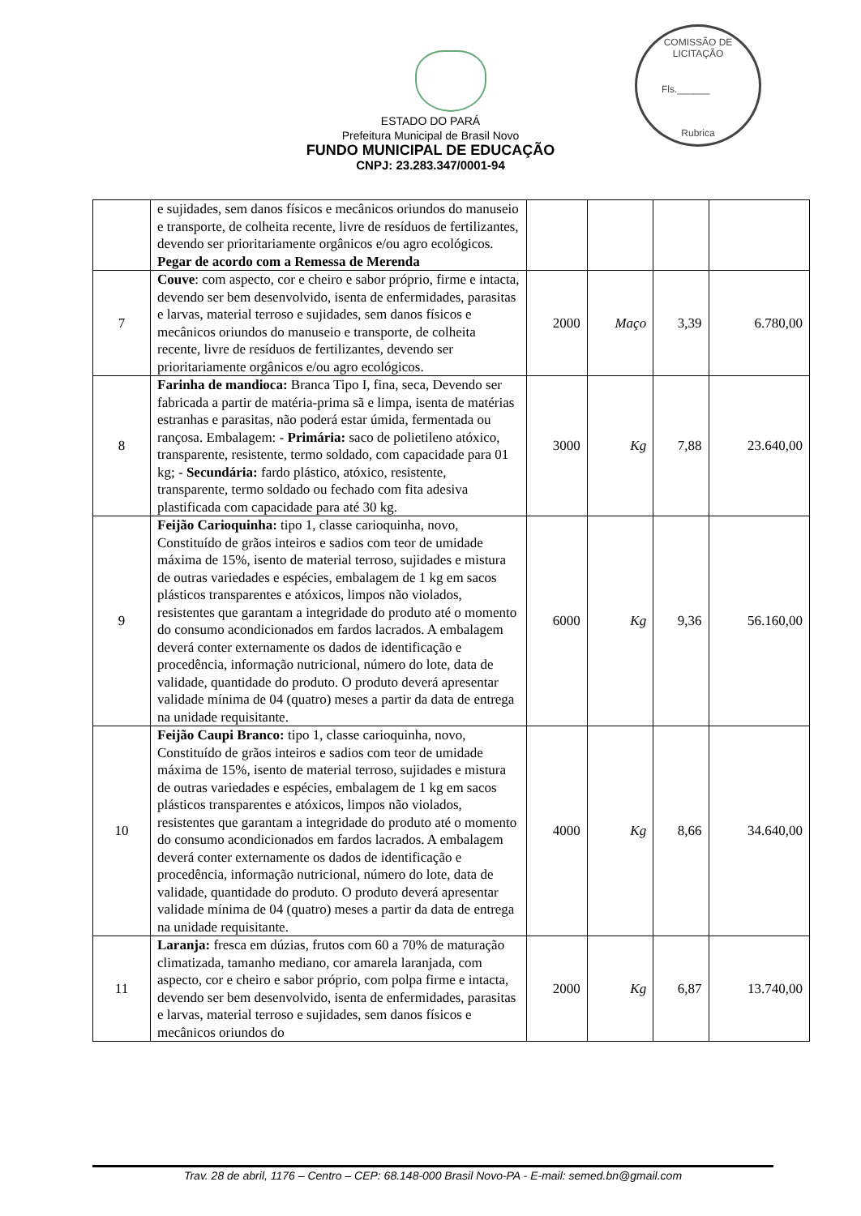COMISSÃO DE LICITAÇÃO
Fls.______
Rubrica
ESTADO DO PARÁ
Prefeitura Municipal de Brasil Novo
FUNDO MUNICIPAL DE EDUCAÇÃO
CNPJ: 23.283.347/0001-94
| | e sujidades, sem danos físicos e mecânicos oriundos do manuseio e transporte, de colheita recente, livre de resíduos de fertilizantes, devendo ser prioritariamente orgânicos e/ou agro ecológicos. Pegar de acordo com a Remessa de Merenda | | | | |
| 7 | Couve : com aspecto, cor e cheiro e sabor próprio, firme e intacta, devendo ser bem desenvolvido, isenta de enfermidades, parasitas e larvas, material terroso e sujidades, sem danos físicos e mecânicos oriundos do manuseio e transporte, de colheita recente, livre de resíduos de fertilizantes, devendo ser prioritariamente orgânicos e/ou agro ecológicos. | 2000 | Maço | 3,39 | 6.780,00 |
| 8 | Farinha de mandioca: Branca Tipo I, fina, seca, Devendo ser fabricada a partir de matéria-prima sã e limpa, isenta de matérias estranhas e parasitas, não poderá estar úmida, fermentada ou rançosa. Embalagem: - Primária: saco de polietileno atóxico, transparente, resistente, termo soldado, com capacidade para 01 kg; - Secundária: fardo plástico, atóxico, resistente, transparente, termo soldado ou fechado com fita adesiva plastificada com capacidade para até 30 kg. | 3000 | Kg | 7,88 | 23.640,00 |
| 9 | Feijão Carioquinha: tipo 1, classe carioquinha, novo, Constituído de grãos inteiros e sadios com teor de umidade máxima de 15%, isento de material terroso, sujidades e mistura de outras variedades e espécies, embalagem de 1 kg em sacos plásticos transparentes e atóxicos, limpos não violados, resistentes que garantam a integridade do produto até o momento do consumo acondicionados em fardos lacrados. A embalagem deverá conter externamente os dados de identificação e procedência, informação nutricional, número do lote, data de validade, quantidade do produto. O produto deverá apresentar validade mínima de 04 (quatro) meses a partir da data de entrega na unidade requisitante. | 6000 | Kg | 9,36 | 56.160,00 |
| 10 | Feijão Caupi Branco: tipo 1, classe carioquinha, novo, Constituído de grãos inteiros e sadios com teor de umidade máxima de 15%, isento de material terroso, sujidades e mistura de outras variedades e espécies, embalagem de 1 kg em sacos plásticos transparentes e atóxicos, limpos não violados, resistentes que garantam a integridade do produto até o momento do consumo acondicionados em fardos lacrados. A embalagem deverá conter externamente os dados de identificação e procedência, informação nutricional, número do lote, data de validade, quantidade do produto. O produto deverá apresentar validade mínima de 04 (quatro) meses a partir da data de entrega na unidade requisitante. | 4000 | Kg | 8,66 | 34.640,00 |
| 11 | Laranja: fresca em dúzias, frutos com 60 a 70% de maturação climatizada, tamanho mediano, cor amarela laranjada, com aspecto, cor e cheiro e sabor próprio, com polpa firme e intacta, devendo ser bem desenvolvido, isenta de enfermidades, parasitas e larvas, material terroso e sujidades, sem danos físicos e mecânicos oriundos do | 2000 | Kg | 6,87 | 13.740,00 |
Trav. 28 de abril, 1176 – Centro – CEP: 68.148-000 Brasil Novo-PA - E-mail: semed.bn@gmail.com